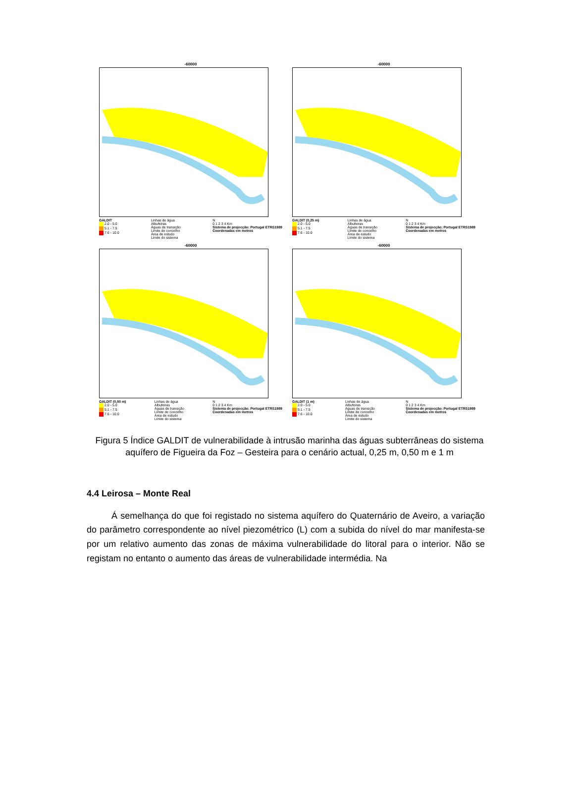-60000
GALDIT
2.0 - 5.0
5.1 - 7.5
7.6 - 10.0
Linhas de água
Albufeiras
Águas de transição
Limite de concelho
Área de estudo
Limite do sistema
N
0 1 2 3 4 Km
Sistema de projecção: Portugal ETRS1989
Coordenadas em metros
-60000
GALDIT (0,25 m)
2.0 - 5.0
5.1 - 7.5
7.6 - 10.0
Linhas de água
Albufeiras
Águas de transição
Limite de concelho
Área de estudo
Limite do sistema
N
0 1 2 3 4 Km
Sistema de projecção: Portugal ETRS1989
Coordenadas em metros
-60000
GALDIT (0,50 m)
2.0 - 5.0
5.1 - 7.5
7.6 - 10.0
Linhas de água
Albufeiras
Águas de transição
Limite de concelho
Área de estudo
Limite do sistema
N
0 1 2 3 4 Km
Sistema de projecção: Portugal ETRS1989
Coordenadas em metros
-60000
GALDIT (1 m)
2.0 - 5.0
5.1 - 7.5
7.6 - 10.0
Linhas de água
Albufeiras
Águas de transição
Limite de concelho
Área de estudo
Limite do sistema
N
0 1 2 3 4 Km
Sistema de projecção: Portugal ETRS1989
Coordenadas em metros
Figura 5 Índice GALDIT de vulnerabilidade à intrusão marinha das águas subterrâneas do sistema aquífero de Figueira da Foz – Gesteira para o cenário actual, 0,25 m, 0,50 m e 1 m
4.4 Leirosa – Monte Real
Á semelhança do que foi registado no sistema aquífero do Quaternário de Aveiro, a variação do parâmetro correspondente ao nível piezométrico (L) com a subida do nível do mar manifesta-se por um relativo aumento das zonas de máxima vulnerabilidade do litoral para o interior. Não se registam no entanto o aumento das áreas de vulnerabilidade intermédia. Na